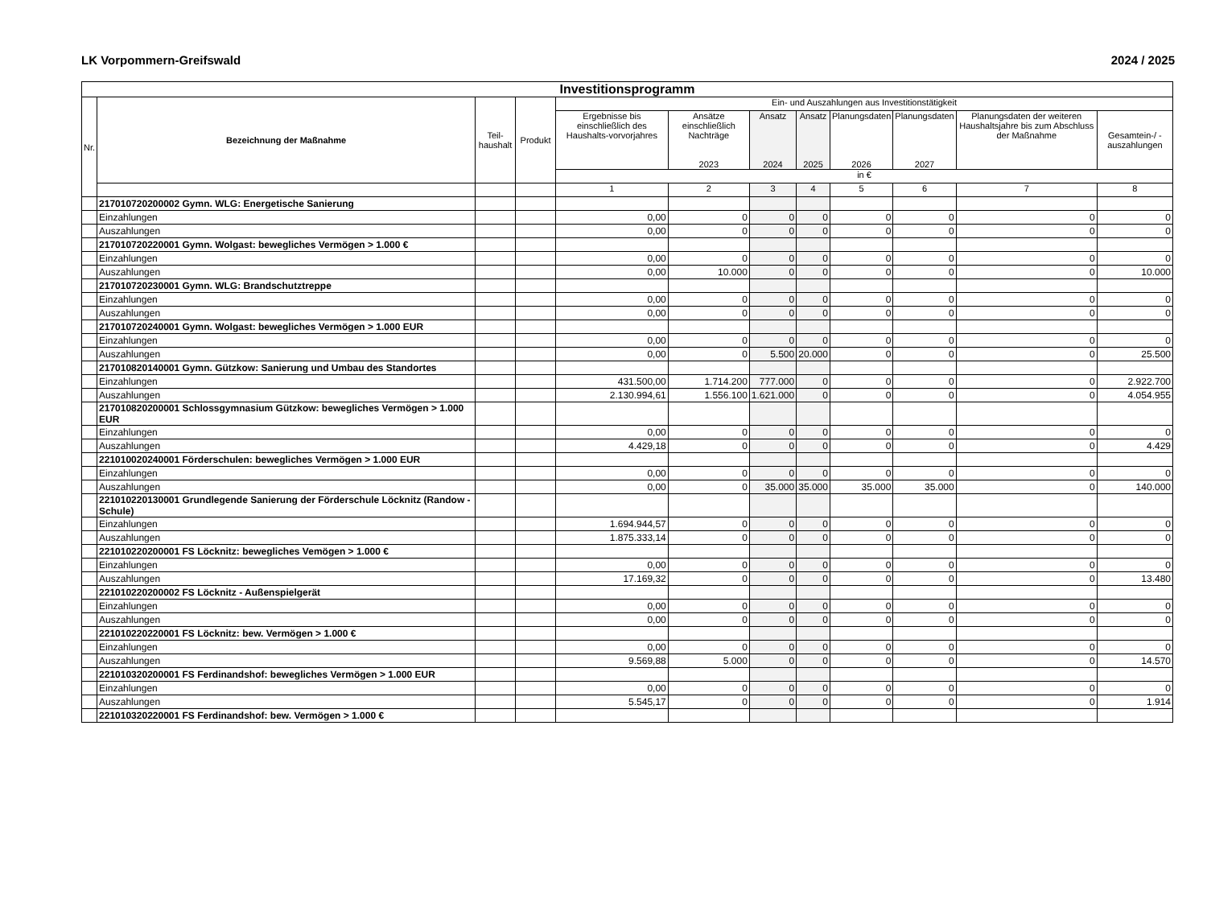LK Vorpommern-Greifswald 2024 / 2025
| Investitionsprogramm | | | | | | | | | | | |
| Nr. | Bezeichnung der Maßnahme | Teil-haushalt | Produkt | Ein- und Auszahlungen aus Investitionstätigkeit | | | | | | | |
| | | | | Ergebnisse bis einschließlich des Haushalts-vorvorjahres | Ansätze einschließlich Nachträge 2023 | Ansatz 2024 | Ansatz 2025 | Planungsdaten 2026 | Planungsdaten 2027 | Planungsdaten der weiteren Haushaltsjahre bis zum Abschluss der Maßnahme | Gesamtein-/ -auszahlungen |
| | | | | in € | | | | | | | |
| | | | | 1 | 2 | 3 | 4 | 5 | 6 | 7 | 8 |
| | 217010720200002 Gymn. WLG: Energetische Sanierung | | | | | | | | | | |
| | Einzahlungen | | | 0,00 | 0 | 0 | 0 | 0 | 0 | 0 | 0 |
| | Auszahlungen | | | 0,00 | 0 | 0 | 0 | 0 | 0 | 0 | 0 |
| | 217010720220001 Gymn. Wolgast: bewegliches Vermögen > 1.000 € | | | | | | | | | | |
| | Einzahlungen | | | 0,00 | 0 | 0 | 0 | 0 | 0 | 0 | 0 |
| | Auszahlungen | | | 0,00 | 10.000 | 0 | 0 | 0 | 0 | 0 | 10.000 |
| | 217010720230001 Gymn. WLG: Brandschutztreppe | | | | | | | | | | |
| | Einzahlungen | | | 0,00 | 0 | 0 | 0 | 0 | 0 | 0 | 0 |
| | Auszahlungen | | | 0,00 | 0 | 0 | 0 | 0 | 0 | 0 | 0 |
| | 217010720240001 Gymn. Wolgast: bewegliches Vermögen > 1.000 EUR | | | | | | | | | | |
| | Einzahlungen | | | 0,00 | 0 | 0 | 0 | 0 | 0 | 0 | 0 |
| | Auszahlungen | | | 0,00 | 0 | 5.500 | 20.000 | 0 | 0 | 0 | 25.500 |
| | 217010820140001 Gymn. Gützkow: Sanierung und Umbau des Standortes | | | | | | | | | | |
| | Einzahlungen | | | 431.500,00 | 1.714.200 | 777.000 | 0 | 0 | 0 | 0 | 2.922.700 |
| | Auszahlungen | | | 2.130.994,61 | 1.556.100 | 1.621.000 | 0 | 0 | 0 | 0 | 4.054.955 |
| | 217010820200001 Schlossgymnasium Gützkow: bewegliches Vermögen > 1.000 EUR | | | | | | | | | | |
| | Einzahlungen | | | 0,00 | 0 | 0 | 0 | 0 | 0 | 0 | 0 |
| | Auszahlungen | | | 4.429,18 | 0 | 0 | 0 | 0 | 0 | 0 | 4.429 |
| | 221010020240001 Förderschulen: bewegliches Vermögen > 1.000 EUR | | | | | | | | | | |
| | Einzahlungen | | | 0,00 | 0 | 0 | 0 | 0 | 0 | 0 | 0 |
| | Auszahlungen | | | 0,00 | 0 | 35.000 | 35.000 | 35.000 | 35.000 | 0 | 140.000 |
| | 221010220130001 Grundlegende Sanierung der Förderschule Löcknitz (Randow - Schule) | | | | | | | | | | |
| | Einzahlungen | | | 1.694.944,57 | 0 | 0 | 0 | 0 | 0 | 0 | 0 |
| | Auszahlungen | | | 1.875.333,14 | 0 | 0 | 0 | 0 | 0 | 0 | 0 |
| | 221010220200001 FS Löcknitz: bewegliches Vemögen > 1.000 € | | | | | | | | | | |
| | Einzahlungen | | | 0,00 | 0 | 0 | 0 | 0 | 0 | 0 | 0 |
| | Auszahlungen | | | 17.169,32 | 0 | 0 | 0 | 0 | 0 | 0 | 13.480 |
| | 221010220200002 FS Löcknitz - Außenspielgerät | | | | | | | | | | |
| | Einzahlungen | | | 0,00 | 0 | 0 | 0 | 0 | 0 | 0 | 0 |
| | Auszahlungen | | | 0,00 | 0 | 0 | 0 | 0 | 0 | 0 | 0 |
| | 221010220220001 FS Löcknitz: bew. Vermögen > 1.000 € | | | | | | | | | | |
| | Einzahlungen | | | 0,00 | 0 | 0 | 0 | 0 | 0 | 0 | 0 |
| | Auszahlungen | | | 9.569,88 | 5.000 | 0 | 0 | 0 | 0 | 0 | 14.570 |
| | 221010320200001 FS Ferdinandshof: bewegliches Vermögen > 1.000 EUR | | | | | | | | | | |
| | Einzahlungen | | | 0,00 | 0 | 0 | 0 | 0 | 0 | 0 | 0 |
| | Auszahlungen | | | 5.545,17 | 0 | 0 | 0 | 0 | 0 | 0 | 1.914 |
| | 221010320220001 FS Ferdinandshof: bew. Vermögen > 1.000 € | | | | | | | | | | |